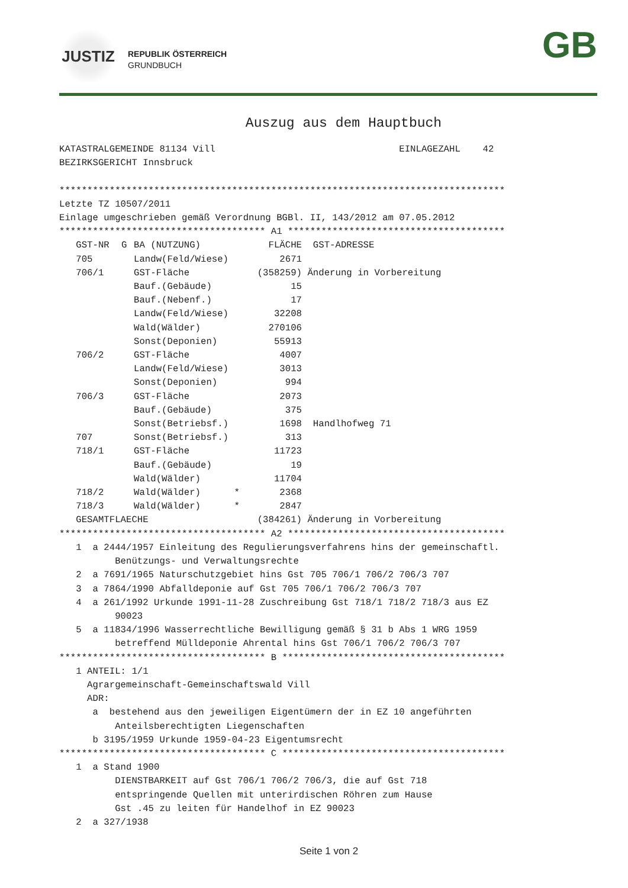JUSTIZ
REPUBLIK ÖSTERREICH
GRUNDBUCH
GB
Auszug aus dem Hauptbuch
KATASTRALGEMEINDE 81134 Vill                                 EINLAGEZAHL    42
BEZIRKSGERICHT Innsbruck

********************************************************************************
Letzte TZ 10507/2011
Einlage umgeschrieben gemäß Verordnung BGBl. II, 143/2012 am 07.05.2012
************************************* A1 ***************************************
| GST-NR | G | BA (NUTZUNG) | FLÄCHE | GST-ADRESSE |
| --- | --- | --- | --- | --- |
| 705 | | Landw(Feld/Wiese) | 2671 | |
| 706/1 | | GST-Fläche | (358259) | Änderung in Vorbereitung |
| | | Bauf.(Gebäude) | 15 | |
| | | Bauf.(Nebenf.) | 17 | |
| | | Landw(Feld/Wiese) | 32208 | |
| | | Wald(Wälder) | 270106 | |
| | | Sonst(Deponien) | 55913 | |
| 706/2 | | GST-Fläche | 4007 | |
| | | Landw(Feld/Wiese) | 3013 | |
| | | Sonst(Deponien) | 994 | |
| 706/3 | | GST-Fläche | 2073 | |
| | | Bauf.(Gebäude) | 375 | |
| | | Sonst(Betriebsf.) | 1698 | Handlhofweg 71 |
| 707 | | Sonst(Betriebsf.) | 313 | |
| 718/1 | | GST-Fläche | 11723 | |
| | | Bauf.(Gebäude) | 19 | |
| | | Wald(Wälder) | 11704 | |
| 718/2 | | Wald(Wälder) * | 2368 | |
| 718/3 | | Wald(Wälder) * | 2847 | |
| GESAMTFLAECHE | | | (384261) | Änderung in Vorbereitung |
************************************* A2 ***************************************
   1  a 2444/1957 Einleitung des Regulierungsverfahrens hins der gemeinschaftl.
          Benützungs- und Verwaltungsrechte
   2  a 7691/1965 Naturschutzgebiet hins Gst 705 706/1 706/2 706/3 707
   3  a 7864/1990 Abfalldeponie auf Gst 705 706/1 706/2 706/3 707
   4  a 261/1992 Urkunde 1991-11-28 Zuschreibung Gst 718/1 718/2 718/3 aus EZ
          90023
   5  a 11834/1996 Wasserrechtliche Bewilligung gemäß § 31 b Abs 1 WRG 1959
          betreffend Mülldeponie Ahrental hins Gst 706/1 706/2 706/3 707
************************************* B ****************************************
   1 ANTEIL: 1/1
     Agrargemeinschaft-Gemeinschaftswald Vill
     ADR:
      a  bestehend aus den jeweiligen Eigentümern der in EZ 10 angeführten
          Anteilsberechtigten Liegenschaften
      b 3195/1959 Urkunde 1959-04-23 Eigentumsrecht
************************************* C ****************************************
   1  a Stand 1900
          DIENSTBARKEIT auf Gst 706/1 706/2 706/3, die auf Gst 718
          entspringende Quellen mit unterirdischen Röhren zum Hause
          Gst .45 zu leiten für Handelhof in EZ 90023
   2  a 327/1938
Seite 1 von 2